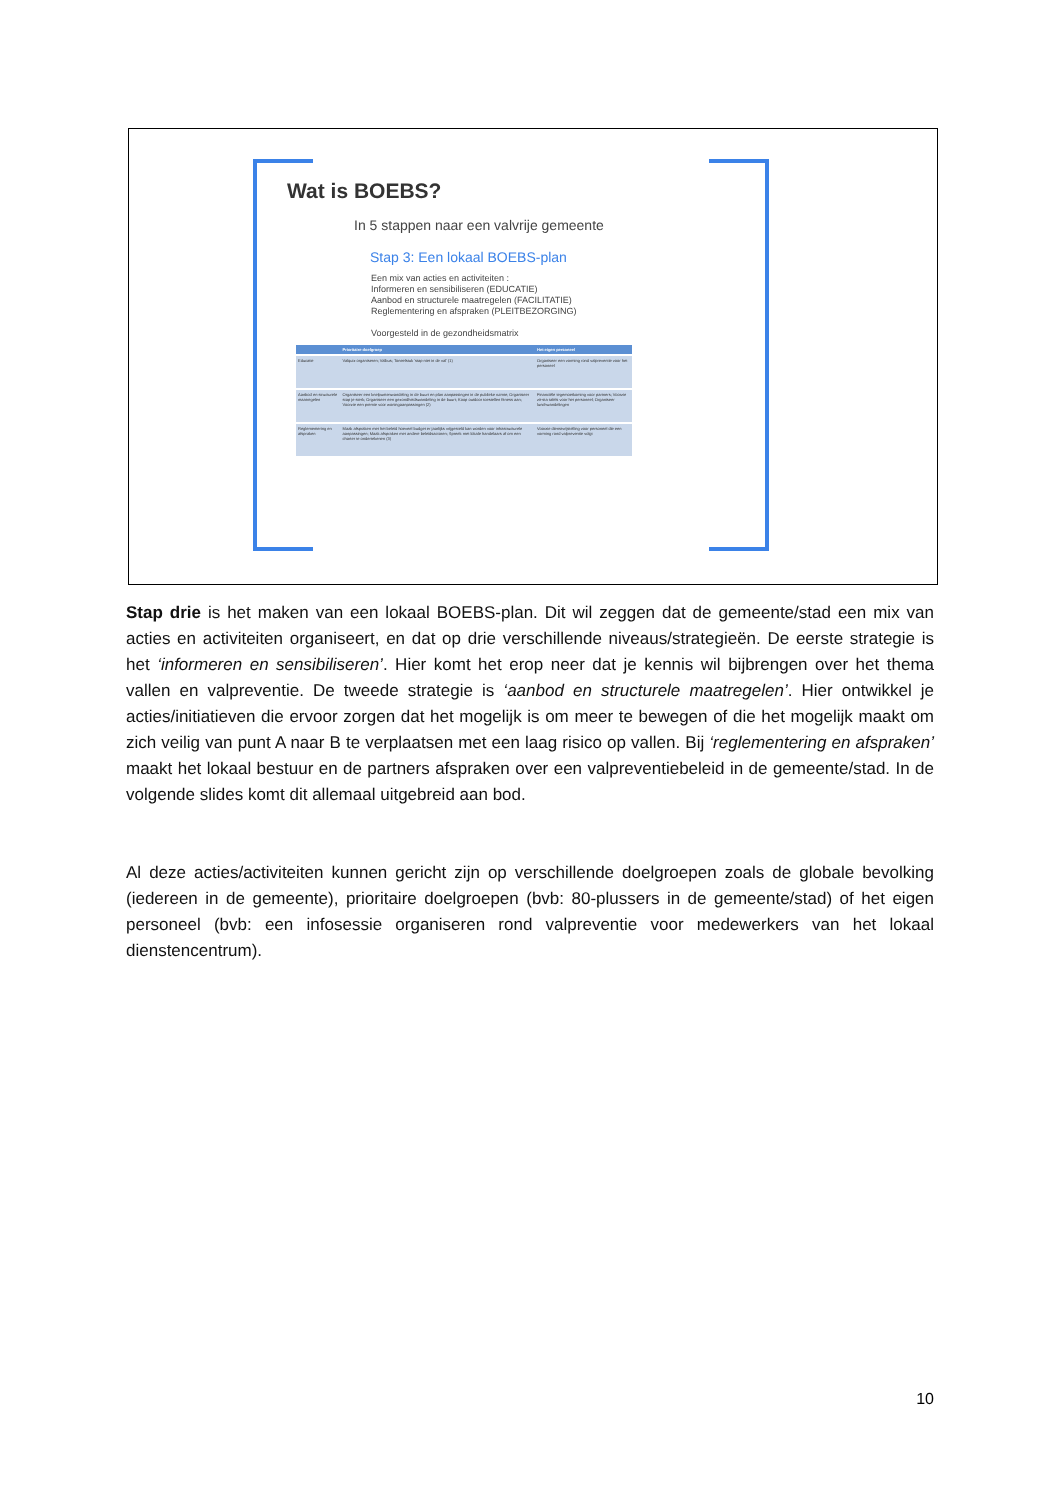Wat is BOEBS?
In 5 stappen naar een valvrije gemeente
Stap 3: Een lokaal BOEBS-plan
Een mix van acties en activiteiten :
Informeren en sensibiliseren (EDUCATIE)
Aanbod en structurele maatregelen (FACILITATIE)
Reglementering en afspraken (PLEITBEZORGING)
Voorgesteld in de gezondheidsmatrix
| | Prioritaire doelgroep | Het eigen personeel |
| --- | --- | --- |
| Educatie | Valquiz organiseren; Valbus; Toneelstuk 'stap niet in de val' (1) | Organiseer een vorming rond valpreventie voor het personeel |
| Aanbod en structurele maatregelen | Organiseer een knelpuntenwandeling in de buurt en plan aanpassingen in de publieke ruimte; Organiseer stap je sterk; Organiseer een gezondheidswandeling in de buurt; Koop outdoor toestellen fitness aan; Voorzie een premie voor woningaanpassingen (2) | Financiële tegemoetkoming voor partners; Voorzie zit-sta tafels voor het personeel; Organiseer lunchwandelingen |
| Reglementering en afspraken | Maak afspraken met het beleid hoeveel budget er jaarlijks vrijgesteld kan worden voor infrastructurele aanpassingen; Maak afspraken met andere beleidsactoren; Spreek met lokale handelaars af om een charter te ondertekenen (3) | Voorzie dienstvrijstelling voor personeel die een vorming rond valpreventie volgt |
Stap drie is het maken van een lokaal BOEBS-plan. Dit wil zeggen dat de gemeente/stad een mix van acties en activiteiten organiseert, en dat op drie verschillende niveaus/strategieën. De eerste strategie is het ‘informeren en sensibiliseren’. Hier komt het erop neer dat je kennis wil bijbrengen over het thema vallen en valpreventie. De tweede strategie is ‘aanbod en structurele maatregelen’. Hier ontwikkel je acties/initiatieven die ervoor zorgen dat het mogelijk is om meer te bewegen of die het mogelijk maakt om zich veilig van punt A naar B te verplaatsen met een laag risico op vallen. Bij ‘reglementering en afspraken’ maakt het lokaal bestuur en de partners afspraken over een valpreventiebeleid in de gemeente/stad. In de volgende slides komt dit allemaal uitgebreid aan bod.
Al deze acties/activiteiten kunnen gericht zijn op verschillende doelgroepen zoals de globale bevolking (iedereen in de gemeente), prioritaire doelgroepen (bvb: 80-plussers in de gemeente/stad) of het eigen personeel (bvb: een infosessie organiseren rond valpreventie voor medewerkers van het lokaal dienstencentrum).
10